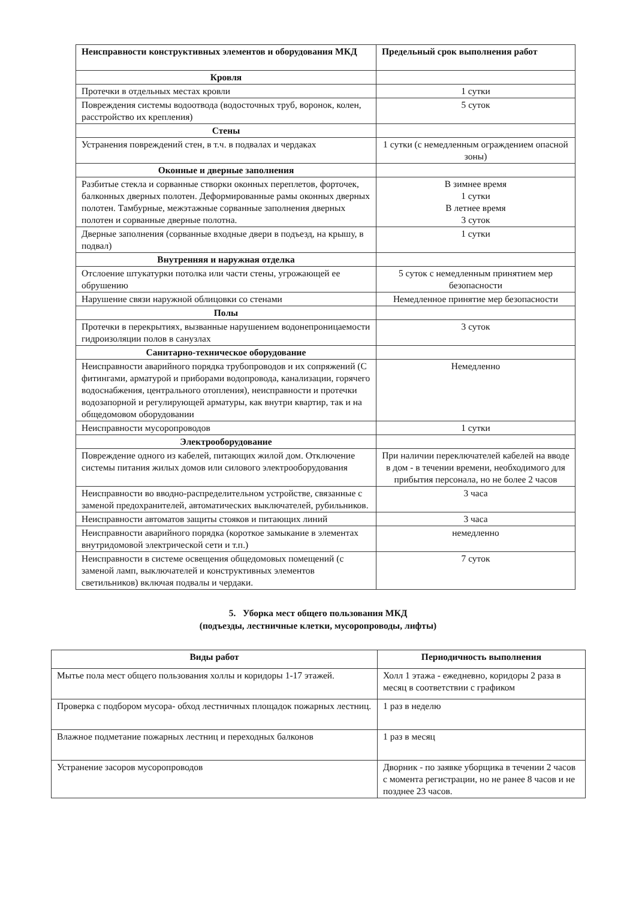| Неисправности конструктивных элементов и оборудования МКД | Предельный срок выполнения работ |
| --- | --- |
| Кровля | |
| Протечки в отдельных местах кровли | 1 сутки |
| Повреждения системы водоотвода (водосточных труб, воронок, колен, расстройство их крепления) | 5 суток |
| Стены | |
| Устранения повреждений стен, в т.ч. в подвалах и чердаках | 1 сутки (с немедленным ограждением опасной зоны) |
| Оконные и дверные заполнения | |
| Разбитые стекла и сорванные створки оконных переплетов, форточек, балконных дверных полотен. Деформированные рамы оконных дверных полотен. Тамбурные, межэтажные сорванные заполнения дверных полотен и сорванные дверные полотна. | В зимнее время 1 сутки В летнее время 3 суток |
| Дверные заполнения (сорванные входные двери в подъезд, на крышу, в подвал) | 1 сутки |
| Внутренняя и наружная отделка | |
| Отслоение штукатурки потолка или части стены, угрожающей ее обрушению | 5 суток с немедленным принятием мер безопасности |
| Нарушение связи наружной облицовки со стенами | Немедленное принятие мер безопасности |
| Полы | |
| Протечки в перекрытиях, вызванные нарушением водонепроницаемости гидроизоляции полов в санузлах | 3 суток |
| Санитарно-техническое оборудование | |
| Неисправности аварийного порядка трубопроводов и их сопряжений (С фитингами, арматурой и приборами водопровода, канализации, горячего водоснабжения, центрального отопления), неисправности и протечки водозапорной и регулирующей арматуры, как внутри квартир, так и на общедомовом оборудовании | Немедленно |
| Неисправности мусоропроводов | 1 сутки |
| Электрооборудование | |
| Повреждение одного из кабелей, питающих жилой дом. Отключение системы питания жилых домов или силового электрооборудования | При наличии переключателей кабелей на вводе в дом - в течении времени, необходимого для прибытия персонала, но не более 2 часов |
| Неисправности во вводно-распределительном устройстве, связанные с заменой предохранителей, автоматических выключателей, рубильников. | 3 часа |
| Неисправности автоматов защиты стояков и питающих линий | 3 часа |
| Неисправности аварийного порядка (короткое замыкание в элементах внутридомовой электрической сети и т.п.) | немедленно |
| Неисправности в системе освещения общедомовых помещений (с заменой ламп, выключателей и конструктивных элементов светильников) включая подвалы и чердаки. | 7 суток |
5. Уборка мест общего пользования МКД
(подъезды, лестничные клетки, мусоропроводы, лифты)
| Виды работ | Периодичность выполнения |
| --- | --- |
| Мытье пола мест общего пользования холлы и коридоры 1-17 этажей. | Холл 1 этажа - ежедневно, коридоры 2 раза в месяц в соответствии с графиком |
| Проверка с подбором мусора- обход лестничных площадок пожарных лестниц. | 1 раз в неделю |
| Влажное подметание пожарных лестниц и переходных балконов | 1 раз в месяц |
| Устранение засоров мусоропроводов | Дворник - по заявке уборщика в течении 2 часов с момента регистрации, но не ранее 8 часов и не позднее 23 часов. |